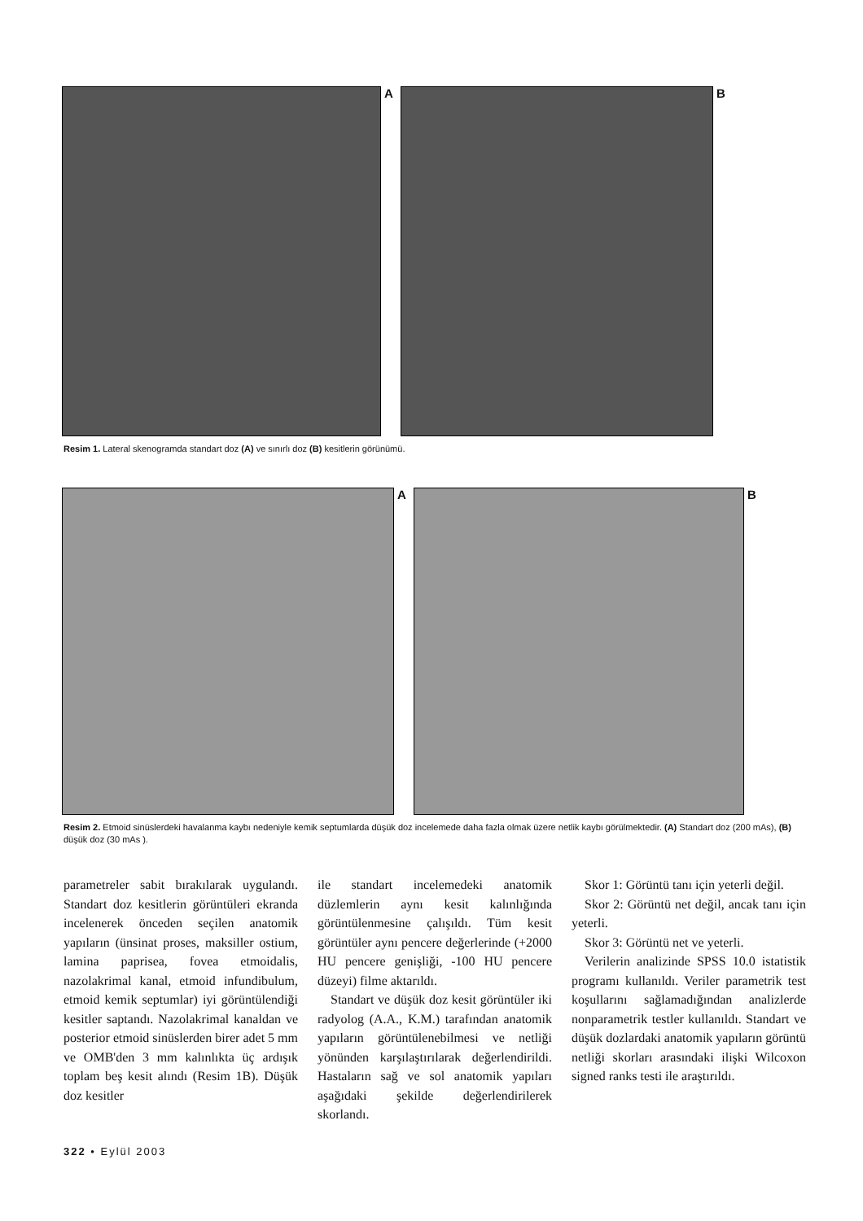A B
Resim 1. Lateral skenogramda standart doz (A) ve sınırlı doz (B) kesitlerin görünümü.
A B
Resim 2. Etmoid sinüslerdeki havalanma kaybı nedeniyle kemik septumlarda düşük doz incelemede daha fazla olmak üzere netlik kaybı görülmektedir. (A) Standart doz (200 mAs), (B) düşük doz (30 mAs ).
parametreler sabit bırakılarak uygulandı. Standart doz kesitlerin görüntüleri ekranda incelenerek önceden seçilen anatomik yapıların (ünsinat proses, maksiller ostium, lamina paprisea, fovea etmoidalis, nazolakrimal kanal, etmoid infundibulum, etmoid kemik septumlar) iyi görüntülendiği kesitler saptandı. Nazolakrimal kanaldan ve posterior etmoid sinüslerden birer adet 5 mm ve OMB'den 3 mm kalınlıkta üç ardışık toplam beş kesit alındı (Resim 1B). Düşük doz kesitler
ile standart incelemedeki anatomik düzlemlerin aynı kesit kalınlığında görüntülenmesine çalışıldı. Tüm kesit görüntüler aynı pencere değerlerinde (+2000 HU pencere genişliği, -100 HU pencere düzeyi) filme aktarıldı.
Standart ve düşük doz kesit görüntüler iki radyolog (A.A., K.M.) tarafından anatomik yapıların görüntülenebilmesi ve netliği yönünden karşılaştırılarak değerlendirildi. Hastaların sağ ve sol anatomik yapıları aşağıdaki şekilde değerlendirilerek skorlandı.
Skor 1: Görüntü tanı için yeterli değil.
Skor 2: Görüntü net değil, ancak tanı için yeterli.
Skor 3: Görüntü net ve yeterli.
Verilerin analizinde SPSS 10.0 istatistik programı kullanıldı. Veriler parametrik test koşullarını sağlamadığından analizlerde nonparametrik testler kullanıldı. Standart ve düşük dozlardaki anatomik yapıların görüntü netliği skorları arasındaki ilişki Wilcoxon signed ranks testi ile araştırıldı.
322 • Eylül 2003